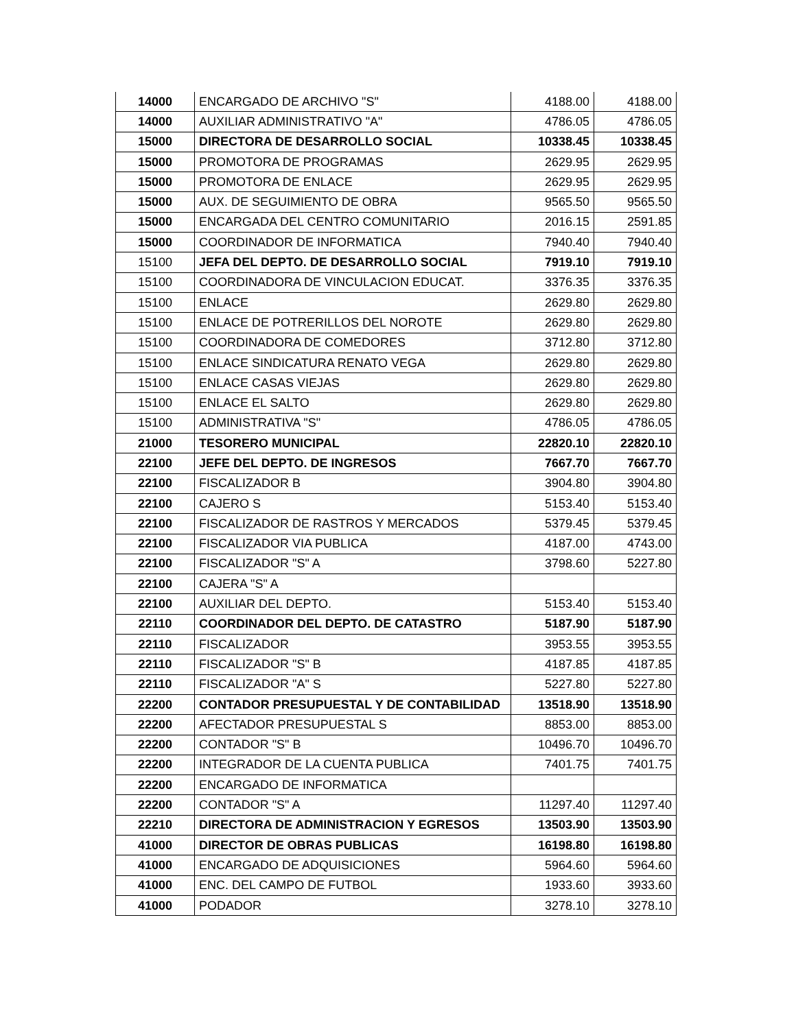| 14000 | ENCARGADO DE ARCHIVO "S" | 4188.00 | 4188.00 |
| 14000 | AUXILIAR ADMINISTRATIVO "A" | 4786.05 | 4786.05 |
| 15000 | DIRECTORA DE DESARROLLO SOCIAL | 10338.45 | 10338.45 |
| 15000 | PROMOTORA DE PROGRAMAS | 2629.95 | 2629.95 |
| 15000 | PROMOTORA DE ENLACE | 2629.95 | 2629.95 |
| 15000 | AUX. DE SEGUIMIENTO DE OBRA | 9565.50 | 9565.50 |
| 15000 | ENCARGADA DEL CENTRO COMUNITARIO | 2016.15 | 2591.85 |
| 15000 | COORDINADOR DE INFORMATICA | 7940.40 | 7940.40 |
| 15100 | JEFA DEL DEPTO. DE DESARROLLO SOCIAL | 7919.10 | 7919.10 |
| 15100 | COORDINADORA DE VINCULACION EDUCAT. | 3376.35 | 3376.35 |
| 15100 | ENLACE | 2629.80 | 2629.80 |
| 15100 | ENLACE DE POTRERILLOS DEL NOROTE | 2629.80 | 2629.80 |
| 15100 | COORDINADORA DE COMEDORES | 3712.80 | 3712.80 |
| 15100 | ENLACE SINDICATURA RENATO VEGA | 2629.80 | 2629.80 |
| 15100 | ENLACE CASAS VIEJAS | 2629.80 | 2629.80 |
| 15100 | ENLACE EL SALTO | 2629.80 | 2629.80 |
| 15100 | ADMINISTRATIVA "S" | 4786.05 | 4786.05 |
| 21000 | TESORERO MUNICIPAL | 22820.10 | 22820.10 |
| 22100 | JEFE DEL DEPTO. DE INGRESOS | 7667.70 | 7667.70 |
| 22100 | FISCALIZADOR B | 3904.80 | 3904.80 |
| 22100 | CAJERO S | 5153.40 | 5153.40 |
| 22100 | FISCALIZADOR DE RASTROS Y MERCADOS | 5379.45 | 5379.45 |
| 22100 | FISCALIZADOR VIA PUBLICA | 4187.00 | 4743.00 |
| 22100 | FISCALIZADOR "S" A | 3798.60 | 5227.80 |
| 22100 | CAJERA "S" A | | |
| 22100 | AUXILIAR DEL DEPTO. | 5153.40 | 5153.40 |
| 22110 | COORDINADOR DEL DEPTO. DE CATASTRO | 5187.90 | 5187.90 |
| 22110 | FISCALIZADOR | 3953.55 | 3953.55 |
| 22110 | FISCALIZADOR "S" B | 4187.85 | 4187.85 |
| 22110 | FISCALIZADOR "A" S | 5227.80 | 5227.80 |
| 22200 | CONTADOR PRESUPUESTAL Y DE CONTABILIDAD | 13518.90 | 13518.90 |
| 22200 | AFECTADOR PRESUPUESTAL S | 8853.00 | 8853.00 |
| 22200 | CONTADOR "S" B | 10496.70 | 10496.70 |
| 22200 | INTEGRADOR DE LA CUENTA PUBLICA | 7401.75 | 7401.75 |
| 22200 | ENCARGADO DE INFORMATICA | | |
| 22200 | CONTADOR "S" A | 11297.40 | 11297.40 |
| 22210 | DIRECTORA DE ADMINISTRACION Y EGRESOS | 13503.90 | 13503.90 |
| 41000 | DIRECTOR DE OBRAS PUBLICAS | 16198.80 | 16198.80 |
| 41000 | ENCARGADO DE ADQUISICIONES | 5964.60 | 5964.60 |
| 41000 | ENC. DEL CAMPO DE FUTBOL | 1933.60 | 3933.60 |
| 41000 | PODADOR | 3278.10 | 3278.10 |